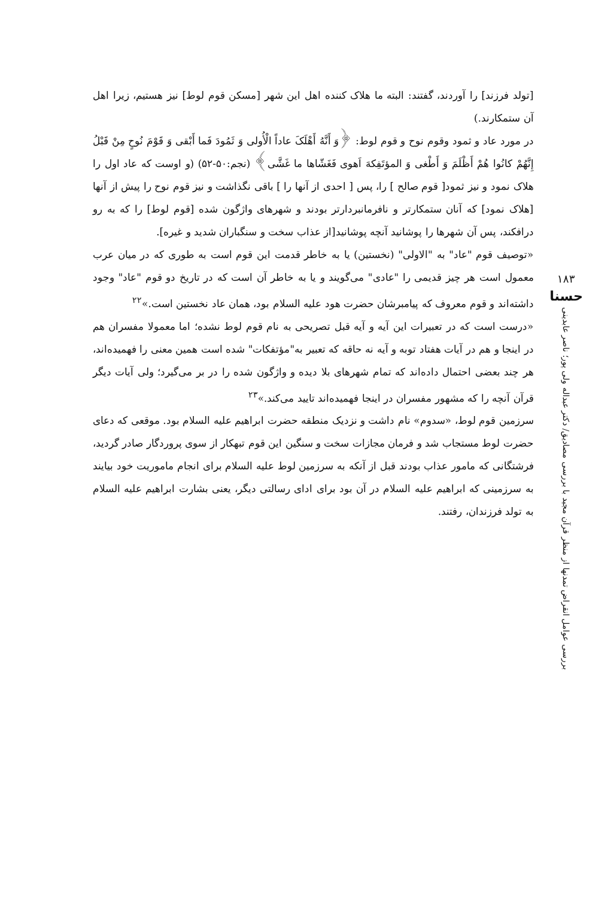۱۸۳
حسنا
بررسی عوامل انقراض تمدنها از منظر قرآن مجید با بررسی مصادیق/ دکتر عبداله ولی پور؛ ناصر عابدینی
[تولد فرزند] را آوردند، گفتند: البته ما هلاک کننده اهل این شهر [مسکن قوم لوط] نیز هستیم، زیرا اهل آن ستمکارند.)
در مورد عاد و ثمود وقوم نوح و قوم لوط: ﴿وَ أَنَّهُ أَهْلَکَ عاداً الْأُولی وَ ثَمُودَ فَما أَبْقی وَ قَوْمَ نُوحٍ مِنْ قَبْلُ إِنَّهُمْ کانُوا هُمْ أَظْلَمَ وَ أَطْغی وَ المؤتَفِکهَ اَهوی فَغَشّاها ما غَشَّی﴾ (نجم:۵۰-۵۲) (و اوست که عاد اول را هلاک نمود و نیز ثمود[ قوم صالح ] را، پس [ احدی از آنها را ] باقی نگذاشت و نیز قوم نوح را پیش از آنها [هلاک نمود] که آنان ستمکارتر و نافرمانبردارتر بودند و شهرهای واژگون شده [قوم لوط] را که به رو درافکند، پس آن شهرها را پوشانید آنچه پوشانید[از عذاب سخت و سنگباران شدید و غیره].
«توصیف قوم "عاد" به "الاولی" (نخستین) یا به خاطر قدمت این قوم است به طوری که در میان عرب معمول است هر چیز قدیمی را "عادی" می‌گویند و یا به خاطر آن است که در تاریخ دو قوم "عاد" وجود داشته‌اند و قوم معروف که پیامبرشان حضرت هود علیه السلام بود، همان عاد نخستین است.»<sup>۲۲</sup>
«درست است که در تعبیرات این آیه و آیه قبل تصریحی به نام قوم لوط نشده؛ اما معمولا مفسران هم در اینجا و هم در آیات هفتاد توبه و آیه نه حاقه که تعبیر به"مؤتفکات" شده است همین معنی را فهمیده‌اند، هر چند بعضی احتمال داده‌اند که تمام شهرهای بلا دیده و واژگون شده را در بر می‌گیرد؛ ولی آیات دیگر قرآن آنچه را که مشهور مفسران در اینجا فهمیده‌اند تایید می‌کند.»<sup>۲۳</sup>
سرزمین قوم لوط، «سدوم» نام داشت و نزدیک منطقه حضرت ابراهیم علیه السلام بود. موقعی که دعای حضرت لوط مستجاب شد و فرمان مجازات سخت و سنگین این قوم تبهکار از سوی پروردگار صادر گردید، فرشتگانی که مامور عذاب بودند قبل از آنکه به سرزمین لوط علیه السلام برای انجام ماموریت خود بیایند به سرزمینی که ابراهیم علیه السلام در آن بود برای ادای رسالتی دیگر، یعنی بشارت ابراهیم علیه السلام به تولد فرزندان، رفتند.